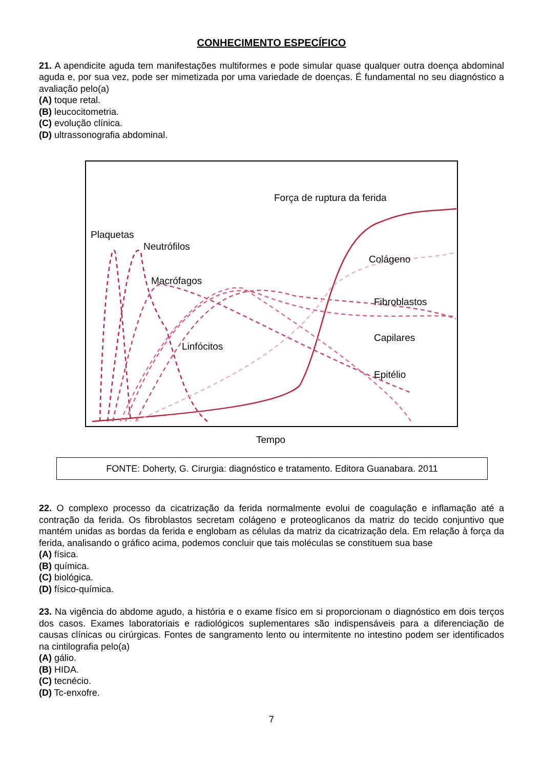CONHECIMENTO ESPECÍFICO
21. A apendicite aguda tem manifestações multiformes e pode simular quase qualquer outra doença abdominal aguda e, por sua vez, pode ser mimetizada por uma variedade de doenças. É fundamental no seu diagnóstico a avaliação pelo(a)
(A) toque retal.
(B) leucocitometria.
(C) evolução clínica.
(D) ultrassonografia abdominal.
Força de ruptura da ferida
Plaquetas
Neutrófilos
Colágeno
Macrófagos
Fibroblastos
Capilares
Linfócitos
Epitélio
Tempo
FONTE: Doherty, G. Cirurgia: diagnóstico e tratamento. Editora Guanabara. 2011
22. O complexo processo da cicatrização da ferida normalmente evolui de coagulação e inflamação até a contração da ferida. Os fibroblastos secretam colágeno e proteoglicanos da matriz do tecido conjuntivo que mantém unidas as bordas da ferida e englobam as células da matriz da cicatrização dela. Em relação à força da ferida, analisando o gráfico acima, podemos concluir que tais moléculas se constituem sua base
(A) física.
(B) química.
(C) biológica.
(D) físico-química.
23. Na vigência do abdome agudo, a história e o exame físico em si proporcionam o diagnóstico em dois terços dos casos. Exames laboratoriais e radiológicos suplementares são indispensáveis para a diferenciação de causas clínicas ou cirúrgicas. Fontes de sangramento lento ou intermitente no intestino podem ser identificados na cintilografia pelo(a)
(A) gálio.
(B) HIDA.
(C) tecnécio.
(D) Tc-enxofre.
7